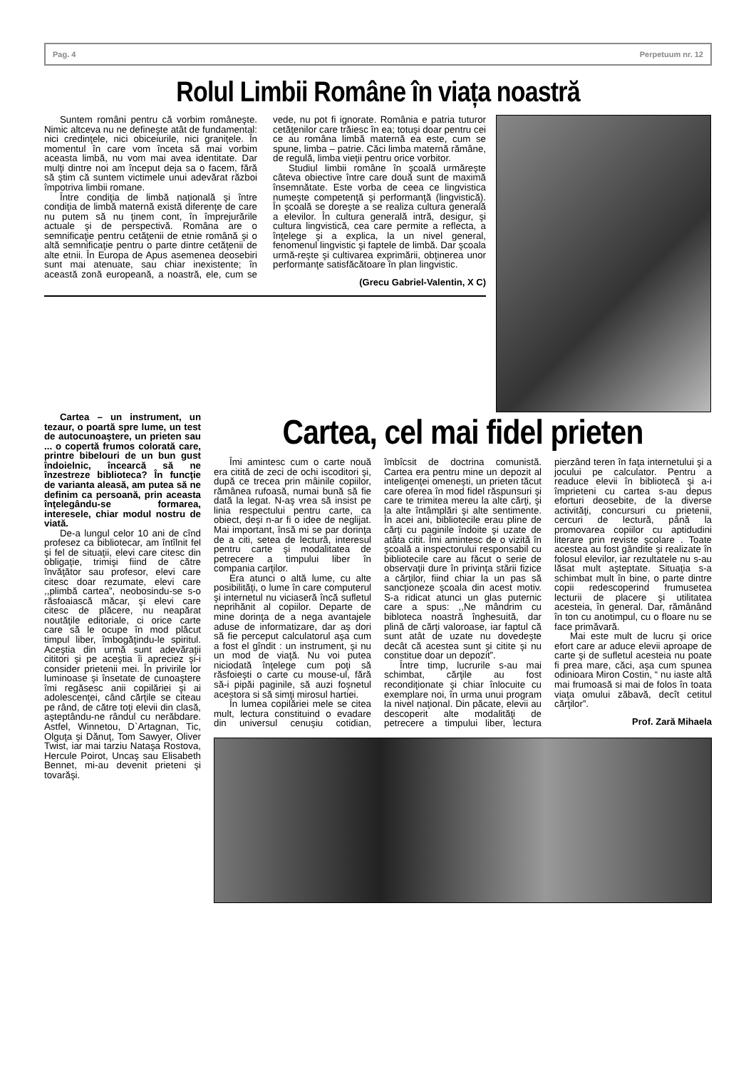Pag. 4 Perpetuum nr. 12
Rolul Limbii Române în viața noastră
Suntem români pentru că vorbim româneşte. Nimic altceva nu ne defineşte atât de fundamental: nici credinţele, nici obiceiurile, nici graniţele. În momentul în care vom înceta să mai vorbim aceasta limbă, nu vom mai avea identitate. Dar mulţi dintre noi am început deja sa o facem, fără să ştim că suntem victimele unui adevărat război împotriva limbii romane.
Între condiţia de limbă naţională şi între condiţia de limbă maternă există diferenţe de care nu putem să nu ţinem cont, în împrejurările actuale şi de perspectivă. Româna are o semnificaţie pentru cetăţenii de etnie română şi o altă semnificaţie pentru o parte dintre cetăţenii de alte etnii. În Europa de Apus asemenea deosebiri sunt mai atenuate, sau chiar inexistente; în această zonă europeană, a noastră, ele, cum se vede, nu pot fi ignorate. România e patria tuturor cetăţenilor care trăiesc în ea; totuşi doar pentru cei ce au româna limbă maternă ea este, cum se spune, limba – patrie. Căci limba maternă rămâne, de regulă, limba vieţii pentru orice vorbitor.
Studiul limbii române în şcoală urmăreşte câteva obiective între care două sunt de maximă însemnătate. Este vorba de ceea ce lingvistica numeşte competenţă şi performanţă (lingvistică). În şcoală se doreşte a se realiza cultura generală a elevilor. În cultura generală intră, desigur, şi cultura lingvistică, cea care permite a reflecta, a înţelege şi a explica, la un nivel general, fenomenul lingvistic şi faptele de limbă. Dar şcoala urmă-reşte şi cultivarea exprimării, obţinerea unor performanţe satisfăcătoare în plan lingvistic.
(Grecu Gabriel-Valentin, X C)
Cartea – un instrument, un tezaur, o poartă spre lume, un test de autocunoaştere, un prieten sau ... o copertă frumos colorată care, printre bibelouri de un bun gust îndoielnic, încearcă să ne înzestreze biblioteca? În funcţie de varianta aleasă, am putea să ne definim ca persoană, prin aceasta înţelegându-se formarea, interesele, chiar modul nostru de viată.
De-a lungul celor 10 ani de cînd profesez ca bibliotecar, am întîlnit fel şi fel de situaţii, elevi care citesc din obligaţie, trimişi fiind de către învăţător sau profesor, elevi care citesc doar rezumate, elevi care ,,plimbă cartea”, neobosindu-se s-o răsfoaiască măcar, şi elevi care citesc de plăcere, nu neapărat noutăţile editoriale, ci orice carte care să le ocupe în mod plăcut timpul liber, îmbogăţindu-le spiritul. Aceştia din urmă sunt adevăraţii cititori şi pe aceştia îi apreciez şi-i consider prietenii mei. În privirile lor luminoase şi însetate de cunoaştere îmi regăsesc anii copilăriei şi ai adolescenţei, când cărţile se citeau pe rând, de către toţi elevii din clasă, aşteptându-ne rândul cu nerăbdare. Astfel, Winnetou, D`Artagnan, Tic, Olguţa şi Dănuţ, Tom Sawyer, Oliver Twist, iar mai tarziu Nataşa Rostova, Hercule Poirot, Uncaş sau Elisabeth Bennet, mi-au devenit prieteni şi tovarăşi.
Cartea, cel mai fidel prieten
Îmi amintesc cum o carte nouă era citită de zeci de ochi iscoditori şi, după ce trecea prin mâinile copiilor, rămânea rufoasă, numai bună să fie dată la legat. N-aş vrea să insist pe linia respectului pentru carte, ca obiect, deşi n-ar fi o idee de neglijat. Mai important, însă mi se par dorinţa de a citi, setea de lectură, interesul pentru carte şi modalitatea de petrecere a timpului liber în compania carţilor.
Era atunci o altă lume, cu alte posibilităţi, o lume în care computerul şi internetul nu viciaseră încă sufletul neprihănit al copiilor. Departe de mine dorinţa de a nega avantajele aduse de informatizare, dar aş dori să fie perceput calculatorul aşa cum a fost el gîndit : un instrument, şi nu un mod de viaţă. Nu voi putea niciodată înţelege cum poţi să răsfoieşti o carte cu mouse-ul, fără să-i pipăi paginile, să auzi foşnetul acestora si să simţi mirosul hartiei.
În lumea copilăriei mele se citea mult, lectura constituind o evadare din universul cenuşiu cotidian, îmbîcsit de doctrina comunistă. Cartea era pentru mine un depozit al inteligenţei omeneşti, un prieten tăcut care oferea în mod fidel răspunsuri şi care te trimitea mereu la alte cărţi, şi la alte întâmplări şi alte sentimente. În acei ani, bibliotecile erau pline de cărţi cu paginile îndoite şi uzate de atâta citit. Îmi amintesc de o vizită în şcoală a inspectorului responsabil cu bibliotecile care au făcut o serie de observaţii dure în privinţa stării fizice a cărţilor, fiind chiar la un pas să sancţioneze şcoala din acest motiv. S-a ridicat atunci un glas puternic care a spus: ,,Ne mândrim cu bibloteca noastră înghesuită, dar plină de cărţi valoroase, iar faptul că sunt atât de uzate nu dovedeşte decât că acestea sunt şi citite şi nu constitue doar un depozit”.
Între timp, lucrurile s-au mai schimbat, cărţile au fost recondiţionate şi chiar înlocuite cu exemplare noi, în urma unui program la nivel naţional. Din păcate, elevii au descoperit alte modalităţi de petrecere a timpului liber, lectura pierzând teren în faţa internetului şi a jocului pe calculator. Pentru a readuce elevii în bibliotecă şi a-i împrieteni cu cartea s-au depus eforturi deosebite, de la diverse activităţi, concursuri cu prietenii, cercuri de lectură, până la promovarea copiilor cu aptidudini literare prin reviste şcolare . Toate acestea au fost gândite şi realizate în folosul elevilor, iar rezultatele nu s-au lăsat mult aşteptate. Situaţia s-a schimbat mult în bine, o parte dintre copii redescoperind frumusetea lecturii de placere şi utilitatea acesteia, în general. Dar, rămânând în ton cu anotimpul, cu o floare nu se face primăvară.
Mai este mult de lucru şi orice efort care ar aduce elevii aproape de carte şi de sufletul acesteia nu poate fi prea mare, căci, aşa cum spunea odinioara Miron Costin, “ nu iaste altă mai frumoasă si mai de folos în toata viaţa omului zăbavă, decît cetitul cărţilor”.
Prof. Zară Mihaela